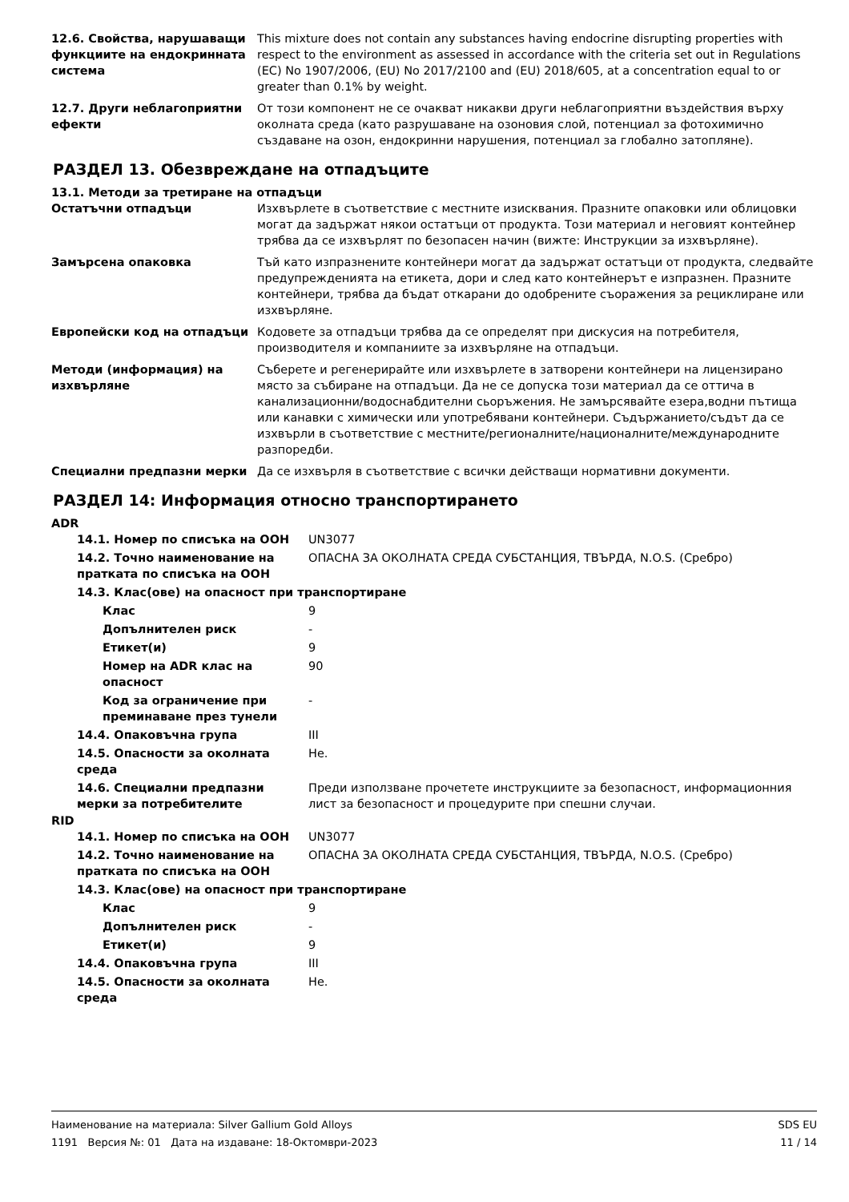| 12.6. Свойства, нарушаващи функциите на ендокринната система | This mixture does not contain any substances having endocrine disrupting properties with respect to the environment as assessed in accordance with the criteria set out in Regulations (EC) No 1907/2006, (EU) No 2017/2100 and (EU) 2018/605, at a concentration equal to or greater than 0.1% by weight. |
| 12.7. Други неблагоприятни ефекти | От този компонент не се очакват никакви други неблагоприятни въздействия върху околната среда (като разрушаване на озоновия слой, потенциал за фотохимично създаване на озон, ендокринни нарушения, потенциал за глобално затопляне). |
РАЗДЕЛ 13. Обезвреждане на отпадъците
13.1. Методи за третиране на отпадъци
| Остатъчни отпадъци | Изхвърлете в съответствие с местните изисквания. Празните опаковки или облицовки могат да задържат някои остатъци от продукта. Този материал и неговият контейнер трябва да се изхвърлят по безопасен начин (вижте: Инструкции за изхвърляне). |
| Замърсена опаковка | Тъй като изпразнените контейнери могат да задържат остатъци от продукта, следвайте предупрежденията на етикета, дори и след като контейнерът е изпразнен. Празните контейнери, трябва да бъдат откарани до одобрените съоражения за рециклиране или изхвърляне. |
| Европейски код на отпадъци | Кодовете за отпадъци трябва да се определят при дискусия на потребителя, производителя и компаниите за изхвърляне на отпадъци. |
| Методи (информация) на изхвърляне | Съберете и регенерирайте или изхвърлете в затворени контейнери на лицензирано място за събиране на отпадъци. Да не се допуска този материал да се оттича в канализационни/водоснабдителни сьоръжения. Не замърсявайте езера,водни пътища или канавки с химически или употребявани контейнери. Съдържанието/съдът да се изхвърли в съответствие с местните/регионалните/националните/международните разпоредби. |
| Специални предпазни мерки | Да се изхвърля в съответствие с всички действащи нормативни документи. |
РАЗДЕЛ 14: Информация относно транспортирането
ADR
| 14.1. Номер по списъка на ООН | UN3077 |
| 14.2. Точно наименование на пратката по списъка на ООН | ОПАСНА ЗА ОКОЛНАТА СРЕДА СУБСТАНЦИЯ, ТВЪРДА, N.O.S. (Сребро) |
| 14.3. Клас(ове) на опасност при транспортиране | |
| Клас | 9 |
| Допълнителен риск | - |
| Етикет(и) | 9 |
| Номер на ADR клас на опасност | 90 |
| Код за ограничение при преминаване през тунели | - |
| 14.4. Опаковъчна група | III |
| 14.5. Опасности за околната среда | Не. |
| 14.6. Специални предпазни мерки за потребителите | Преди използване прочетете инструкциите за безопасност, информационния лист за безопасност и процедурите при спешни случаи. |
RID
| 14.1. Номер по списъка на ООН | UN3077 |
| 14.2. Точно наименование на пратката по списъка на ООН | ОПАСНА ЗА ОКОЛНАТА СРЕДА СУБСТАНЦИЯ, ТВЪРДА, N.O.S. (Сребро) |
| 14.3. Клас(ове) на опасност при транспортиране | |
| Клас | 9 |
| Допълнителен риск | - |
| Етикет(и) | 9 |
| 14.4. Опаковъчна група | III |
| 14.5. Опасности за околната среда | Не. |
SDS EU
11 / 14
Наименование на материала: Silver Gallium Gold Alloys
1191 Версия №: 01 Дата на издаване: 18-Октомври-2023